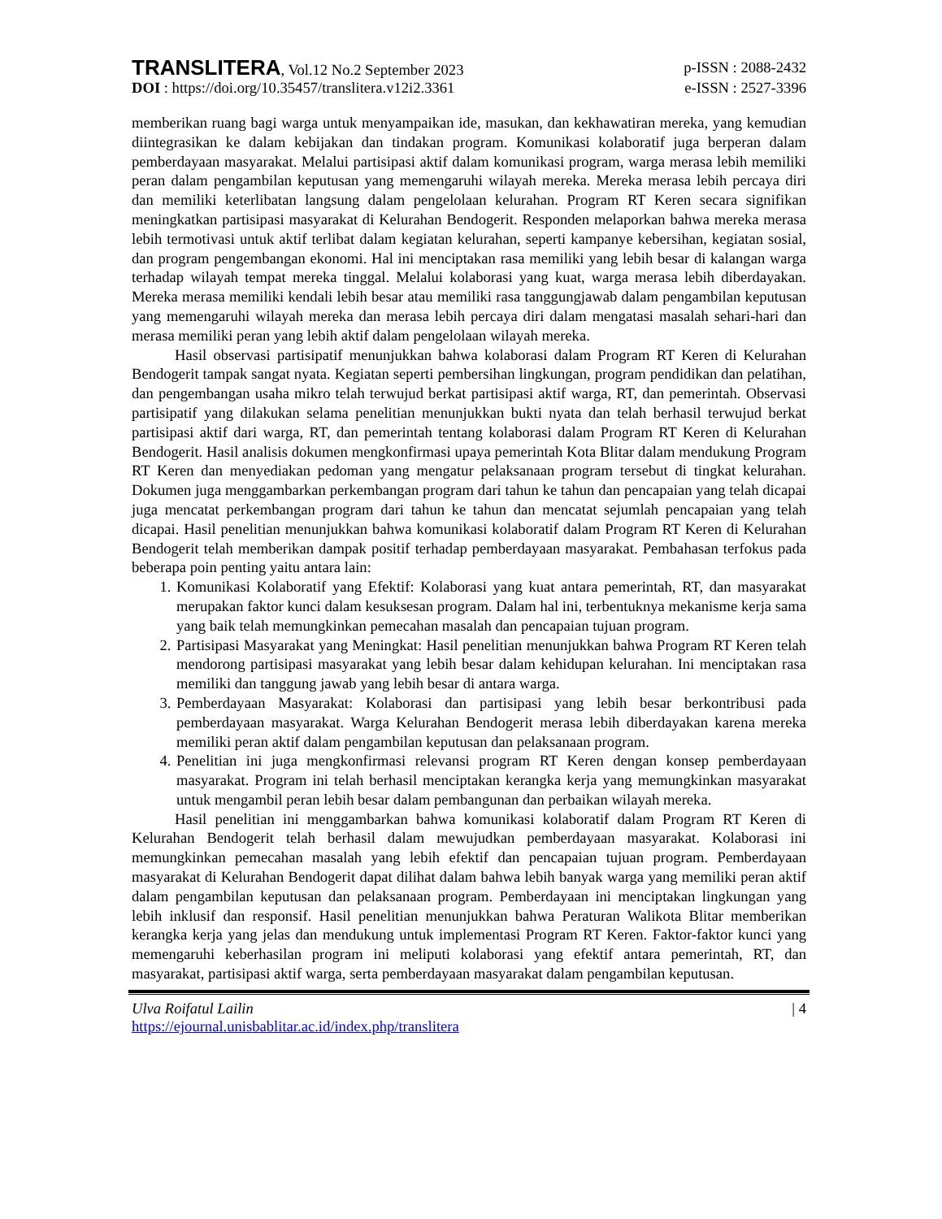TRANSLITERA, Vol.12 No.2 September 2023
p-ISSN : 2088-2432
DOI : https://doi.org/10.35457/translitera.v12i2.3361
e-ISSN : 2527-3396
memberikan ruang bagi warga untuk menyampaikan ide, masukan, dan kekhawatiran mereka, yang kemudian diintegrasikan ke dalam kebijakan dan tindakan program. Komunikasi kolaboratif juga berperan dalam pemberdayaan masyarakat. Melalui partisipasi aktif dalam komunikasi program, warga merasa lebih memiliki peran dalam pengambilan keputusan yang memengaruhi wilayah mereka. Mereka merasa lebih percaya diri dan memiliki keterlibatan langsung dalam pengelolaan kelurahan. Program RT Keren secara signifikan meningkatkan partisipasi masyarakat di Kelurahan Bendogerit. Responden melaporkan bahwa mereka merasa lebih termotivasi untuk aktif terlibat dalam kegiatan kelurahan, seperti kampanye kebersihan, kegiatan sosial, dan program pengembangan ekonomi. Hal ini menciptakan rasa memiliki yang lebih besar di kalangan warga terhadap wilayah tempat mereka tinggal. Melalui kolaborasi yang kuat, warga merasa lebih diberdayakan. Mereka merasa memiliki kendali lebih besar atau memiliki rasa tanggungjawab dalam pengambilan keputusan yang memengaruhi wilayah mereka dan merasa lebih percaya diri dalam mengatasi masalah sehari-hari dan merasa memiliki peran yang lebih aktif dalam pengelolaan wilayah mereka.
Hasil observasi partisipatif menunjukkan bahwa kolaborasi dalam Program RT Keren di Kelurahan Bendogerit tampak sangat nyata. Kegiatan seperti pembersihan lingkungan, program pendidikan dan pelatihan, dan pengembangan usaha mikro telah terwujud berkat partisipasi aktif warga, RT, dan pemerintah. Observasi partisipatif yang dilakukan selama penelitian menunjukkan bukti nyata dan telah berhasil terwujud berkat partisipasi aktif dari warga, RT, dan pemerintah tentang kolaborasi dalam Program RT Keren di Kelurahan Bendogerit. Hasil analisis dokumen mengkonfirmasi upaya pemerintah Kota Blitar dalam mendukung Program RT Keren dan menyediakan pedoman yang mengatur pelaksanaan program tersebut di tingkat kelurahan. Dokumen juga menggambarkan perkembangan program dari tahun ke tahun dan pencapaian yang telah dicapai juga mencatat perkembangan program dari tahun ke tahun dan mencatat sejumlah pencapaian yang telah dicapai. Hasil penelitian menunjukkan bahwa komunikasi kolaboratif dalam Program RT Keren di Kelurahan Bendogerit telah memberikan dampak positif terhadap pemberdayaan masyarakat. Pembahasan terfokus pada beberapa poin penting yaitu antara lain:
1. Komunikasi Kolaboratif yang Efektif: Kolaborasi yang kuat antara pemerintah, RT, dan masyarakat merupakan faktor kunci dalam kesuksesan program. Dalam hal ini, terbentuknya mekanisme kerja sama yang baik telah memungkinkan pemecahan masalah dan pencapaian tujuan program.
2. Partisipasi Masyarakat yang Meningkat: Hasil penelitian menunjukkan bahwa Program RT Keren telah mendorong partisipasi masyarakat yang lebih besar dalam kehidupan kelurahan. Ini menciptakan rasa memiliki dan tanggung jawab yang lebih besar di antara warga.
3. Pemberdayaan Masyarakat: Kolaborasi dan partisipasi yang lebih besar berkontribusi pada pemberdayaan masyarakat. Warga Kelurahan Bendogerit merasa lebih diberdayakan karena mereka memiliki peran aktif dalam pengambilan keputusan dan pelaksanaan program.
4. Penelitian ini juga mengkonfirmasi relevansi program RT Keren dengan konsep pemberdayaan masyarakat. Program ini telah berhasil menciptakan kerangka kerja yang memungkinkan masyarakat untuk mengambil peran lebih besar dalam pembangunan dan perbaikan wilayah mereka.
Hasil penelitian ini menggambarkan bahwa komunikasi kolaboratif dalam Program RT Keren di Kelurahan Bendogerit telah berhasil dalam mewujudkan pemberdayaan masyarakat. Kolaborasi ini memungkinkan pemecahan masalah yang lebih efektif dan pencapaian tujuan program. Pemberdayaan masyarakat di Kelurahan Bendogerit dapat dilihat dalam bahwa lebih banyak warga yang memiliki peran aktif dalam pengambilan keputusan dan pelaksanaan program. Pemberdayaan ini menciptakan lingkungan yang lebih inklusif dan responsif. Hasil penelitian menunjukkan bahwa Peraturan Walikota Blitar memberikan kerangka kerja yang jelas dan mendukung untuk implementasi Program RT Keren. Faktor-faktor kunci yang memengaruhi keberhasilan program ini meliputi kolaborasi yang efektif antara pemerintah, RT, dan masyarakat, partisipasi aktif warga, serta pemberdayaan masyarakat dalam pengambilan keputusan.
Ulva Roifatul Lailin
https://ejournal.unisbablitar.ac.id/index.php/translitera
| 4